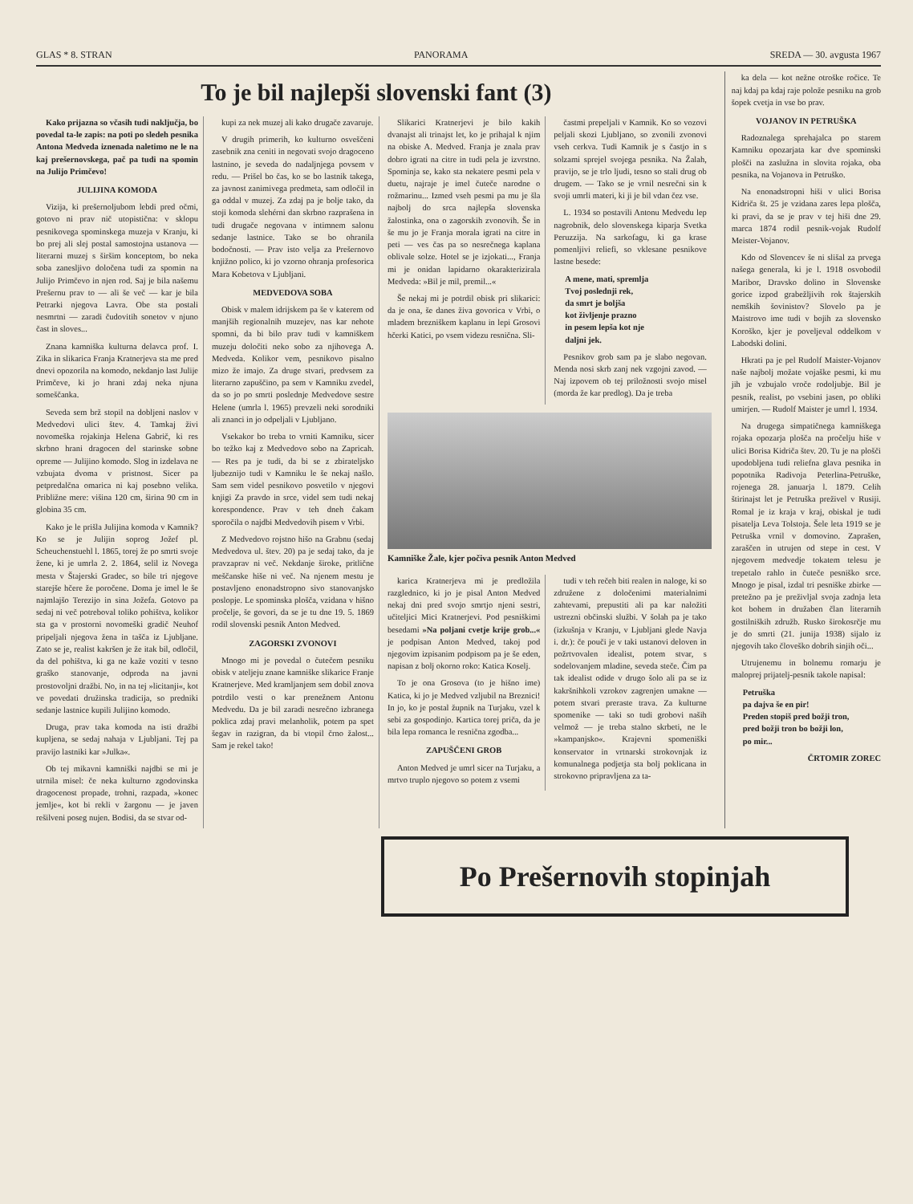GLAS * 8. STRAN PANORAMA SREDA — 30. avgusta 1967
To je bil najlepši slovenski fant (3)
Kako prijazna so včasih tudi naključja, bo povedal ta-le zapis: na poti po sledeh pesnika Antona Medveda iznenada naletimo ne le na kaj prešernovskega, pač pa tudi na spomin na Julijo Primčevo!
JULIJINA KOMODA
Vizija, ki prešernoljubom lebdi pred očmi, gotovo ni prav nič utopistična: v sklopu pesnikovega spominskega muzeja v Kranju, ki bo prej ali slej postal samostojna ustanova — literarni muzej s širšim konceptom, bo neka soba zanesljivo določena tudi za spomin na Julijo Primčevo in njen rod. Saj je bila našemu Prešernu prav to — ali še več — kar je bila Petrarki njegova Lavra. Obe sta postali nesmrtni — zaradi čudovitih sonetov v njuno čast in sloves...
Znana kamniška kulturna delavca prof. I. Zika in slikarica Franja Kratnerjeva sta me pred dnevi opozorila na komodo, nekdanjo last Julije Primčeve, ki jo hrani zdaj neka njuna someščanka.
Seveda sem brž stopil na dobljeni naslov v Medvedovi ulici štev. 4. Tamkaj živi novomeška rojakinja Helena Gabrič, ki res skrbno hrani dragocen del starinske sobne opreme — Julijino komodo. Slog in izdelava ne vzbujata dvoma v pristnost. Sicer pa petpredalčna omarica ni kaj posebno velika. Približne mere: višina 120 cm, širina 90 cm in globina 35 cm.
Kako je le prišla Julijina komoda v Kamnik? Ko se je Julijin soprog Jožef pl. Scheuchenstuehl l. 1865, torej že po smrti svoje žene, ki je umrla 2. 2. 1864, selil iz Novega mesta v Štajerski Gradec, so bile tri njegove starejše hčere že poročene. Doma je imel le še najmlajšo Terezijo in sina Jožefa. Gotovo pa sedaj ni več potreboval toliko pohištva, kolikor sta ga v prostorni novomeški gradič Neuhof pripeljali njegova žena in tašča iz Ljubljane. Zato se je, realist kakršen je že itak bil, odločil, da del pohištva, ki ga ne kaže voziti v tesno graško stanovanje, odproda na javni prostovoljni dražbi. No, in na tej »licitanji«, kot ve povedati družinska tradicija, so predniki sedanje lastnice kupili Julijino komodo.
Druga, prav taka komoda na isti dražbi kupljena, se sedaj nahaja v Ljubljani. Tej pa pravijo lastniki kar »Julka«.
Ob tej mikavni kamniški najdbi se mi je utrnila misel: če neka kulturno zgodovinska dragocenost propade, trohni, razpada, »konec jemlje«, kot bi rekli v žargonu — je javen rešilveni poseg nujen. Bodisi, da se stvar od-
kupi za nek muzej ali kako drugače zavaruje.
V drugih primerih, ko kulturno osveščeni zasebnik zna ceniti in negovati svojo dragoceno lastnino, je seveda do nadaljnjega povsem v redu. — Prišel bo čas, ko se bo lastnik takega, za javnost zanimivega predmeta, sam odločil in ga oddal v muzej. Za zdaj pa je bolje tako, da stoji komoda slehérni dan skrbno razprašena in tudi drugače negovana v intimnem salonu sedanje lastnice. Tako se bo ohranila bodočnosti. — Prav isto velja za Prešernovo knjižno polico, ki jo vzorno ohranja profesorica Mara Kobetova v Ljubljani.
MEDVEDOVA SOBA
Obisk v malem idrijskem pa še v katerem od manjših regionalnih muzejev, nas kar nehote spomni, da bi bilo prav tudi v kamniškem muzeju določiti neko sobo za njihovega A. Medveda. Kolikor vem, pesnikovo pisalno mizo že imajo. Za druge stvari, predvsem za literarno zapuščino, pa sem v Kamniku zvedel, da so jo po smrti poslednje Medvedove sestre Helene (umrla l. 1965) prevzeli neki sorodniki ali znanci in jo odpeljali v Ljubljano.
Vsekakor bo treba to vrniti Kamniku, sicer bo težko kaj z Medvedovo sobo na Zapricah. — Res pa je tudi, da bi se z zbirateljsko ljubeznijo tudi v Kamniku le še nekaj našlo. Sam sem videl pesnikovo posvetilo v njegovi knjigi Za pravdo in srce, videl sem tudi nekaj korespondence. Prav v teh dneh čakam sporočila o najdbi Medvedovih pisem v Vrbi.
Z Medvedovo rojstno hišo na Grabnu (sedaj Medvedova ul. štev. 20) pa je sedaj tako, da je pravzaprav ni več. Nekdanje široke, pritlične meščanske hiše ni več. Na njenem mestu je postavljeno enonadstropno sivo stanovanjsko poslopje. Le spominska plošča, vzidana v hišno pročelje, še govori, da se je tu dne 19. 5. 1869 rodil slovenski pesnik Anton Medved.
ZAGORSKI ZVONOVI
Mnogo mi je povedal o čutečem pesniku obisk v ateljeju znane kamniške slikarice Franje Kratnerjeve. Med kramljanjem sem dobil znova potrdilo vesti o kar prenežnem Antonu Medvedu. Da je bil zaradi nesrečno izbranega poklica zdaj pravi melanholik, potem pa spet šegav in razigran, da bi vtopil črno žalost... Sam je rekel tako!
Slikarici Kratnerjevi je bilo kakih dvanajst ali trinajst let, ko je prihajal k njim na obiske A. Medved. Franja je znala prav dobro igrati na citre in tudi pela je izvrstno. Spominja se, kako sta nekatere pesmi pela v duetu, najraje je imel čuteče narodne o rožmarinu... Izmed vseh pesmi pa mu je šla najbolj do srca najlepša slovenska žalostinka, ona o zagorskih zvonovih. Še in še mu jo je Franja morala igrati na citre in peti — ves čas pa so nesrečnega kaplana oblivale solze. Hotel se je izjokati..., Franja mi je onidan lapidarno okarakterizirala Medveda: »Bil je mil, premil...«
Še nekaj mi je potrdil obisk pri slikarici: da je ona, še danes živa govorica v Vrbi, o mladem brezniškem kaplanu in lepi Grosovi hčerki Katici, po vsem videzu resnična. Sli-
častmi prepeljali v Kamnik. Ko so vozovi peljali skozi Ljubljano, so zvonili zvonovi vseh cerkva. Tudi Kamnik je s častjo in s solzami sprejel svojega pesnika. Na Žalah, pravijo, se je trlo ljudi, tesno so stali drug ob drugem. — Tako se je vrnil nesrečni sin k svoji umrli materi, ki ji je bil vdan čez vse.
L. 1934 so postavili Antonu Medvedu lep nagrobnik, delo slovenskega kiparja Svetka Peruzzija. Na sarkofagu, ki ga krase pomenljivi reliefi, so vklesane pesnikove lastne besede:
A mene, mati, spremlja
Tvoj poslednji rek,
da smrt je boljša
kot življenje prazno
in pesem lepša kot nje
daljni jek.
Pesnikov grob sam pa je slabo negovan. Menda nosi skrb zanj nek vzgojni zavod. — Naj izpovem ob tej priložnosti svojo misel (morda že kar predlog). Da je treba
Kamniške Žale, kjer počiva pesnik Anton Medved
karica Kratnerjeva mi je predložila razglednico, ki jo je pisal Anton Medved nekaj dni pred svojo smrtjo njeni sestri, učiteljici Mici Kratnerjevi. Pod pesniškimi besedami »Na poljani cvetje krije grob...« je podpisan Anton Medved, takoj pod njegovim izpisanim podpisom pa je še eden, napisan z bolj okorno roko: Katica Koselj.
To je ona Grosova (to je hišno ime) Katica, ki jo je Medved vzljubil na Breznici! In jo, ko je postal župnik na Turjaku, vzel k sebi za gospodinjo. Kartica torej priča, da je bila lepa romanca le resnična zgodba...
ZAPUŠČENI GROB
Anton Medved je umrl sicer na Turjaku, a mrtvo truplo njegovo so potem z vsemi
tudi v teh rečeh biti realen in naloge, ki so združene z določenimi materialnimi zahtevami, prepustiti ali pa kar naložiti ustrezni občinski službi. V šolah pa je tako (izkušnja v Kranju, v Ljubljani glede Navja i. dr.): če pouči je v taki ustanovi deloven in požrtvovalen idealist, potem stvar, s sodelovanjem mladine, seveda steče. Čim pa tak idealist odide v drugo šolo ali pa se iz kakršnihkoli vzrokov zagrenjen umakne — potem stvari preraste trava. Za kulturne spomenike — taki so tudi grobovi naših velmož — je treba stalno skrbeti, ne le »kampanjsko«. Krajevni spomeniški konservator in vrtnarski strokovnjak iz komunalnega podjetja sta bolj poklicana in strokovno pripravljena za ta-
ka dela — kot nežne otroške ročice. Te naj kdaj pa kdaj raje polože pesniku na grob šopek cvetja in vse bo prav.
VOJANOV IN PETRUŠKA
Radoznalega sprehajalca po starem Kamniku opozarjata kar dve spominski plošči na zaslužna in slovita rojaka, oba pesnika, na Vojanova in Petruško.
Na enonadstropni hiši v ulici Borisa Kidriča št. 25 je vzidana zares lepa plošča, ki pravi, da se je prav v tej hiši dne 29. marca 1874 rodil pesnik-vojak Rudolf Meister-Vojanov.
Kdo od Slovencev še ni slišal za prvega našega generala, ki je l. 1918 osvobodil Maribor, Dravsko dolino in Slovenske gorice izpod grabežljivih rok štajerskih nemških šovinistov? Slovelo pa je Maistrovo ime tudi v bojih za slovensko Koroško, kjer je poveljeval oddelkom v Labodski dolini.
Hkrati pa je pel Rudolf Maister-Vojanov naše najbolj možate vojaške pesmi, ki mu jih je vzbujalo vroče rodoljubje. Bil je pesnik, realist, po vsebini jasen, po obliki umirjen. — Rudolf Maister je umrl l. 1934.
Na drugega simpatičnega kamniškega rojaka opozarja plošča na pročelju hiše v ulici Borisa Kidriča štev. 20. Tu je na plošči upodobljena tudi reliefna glava pesnika in popotnika Radivoja Peterlina-Petruške, rojenega 28. januarja l. 1879. Celih štirinajst let je Petruška preživel v Rusiji. Romal je iz kraja v kraj, obiskal je tudi pisatelja Leva Tolstoja. Šele leta 1919 se je Petruška vrnil v domovino. Zaprašen, zaraščen in utrujen od stepe in cest. V njegovem medvedje tokatem telesu je trepetalo rahlo in čuteče pesniško srce. Mnogo je pisal, izdal tri pesniške zbirke — pretežno pa je preživljal svoja zadnja leta kot bohem in družaben član literarnih gostilniških združb. Rusko širokosrčje mu je do smrti (21. junija 1938) sijalo iz njegovih tako človeško dobrih sinjih oči...
Utrujenemu in bolnemu romarju je maloprej prijatelj-pesnik takole napisal:
Petruška
pa dajva še en pir!
Preden stopiš pred božji tron,
pred božji tron bo božji lon,
po mir...
ČRTOMIR ZOREC
Po Prešernovih stopinjah